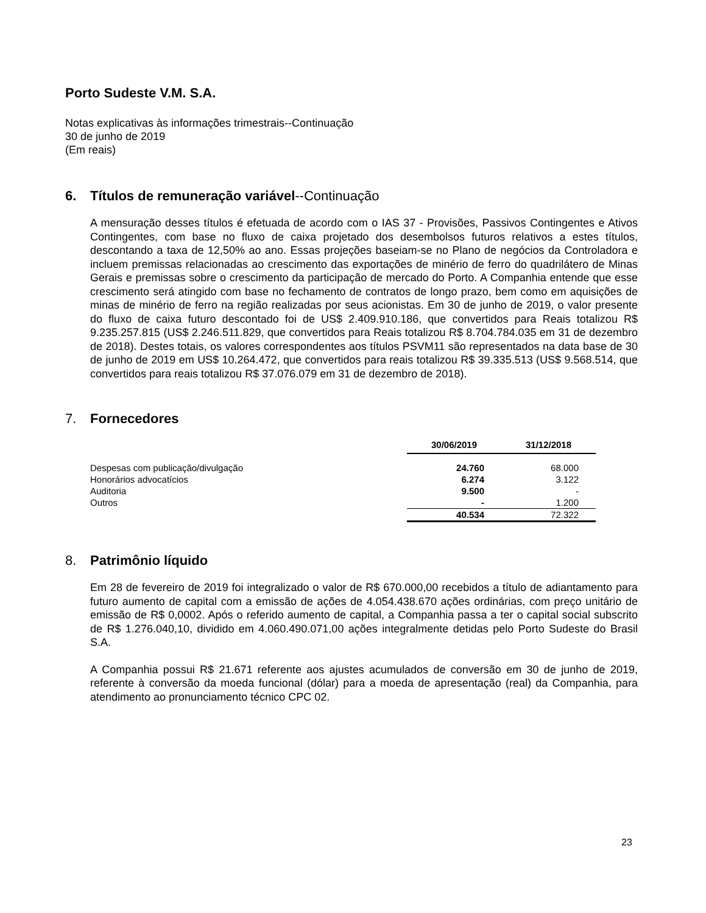Porto Sudeste V.M. S.A.
Notas explicativas às informações trimestrais--Continuação
30 de junho de 2019
(Em reais)
6. Títulos de remuneração variável--Continuação
A mensuração desses títulos é efetuada de acordo com o IAS 37 - Provisões, Passivos Contingentes e Ativos Contingentes, com base no fluxo de caixa projetado dos desembolsos futuros relativos a estes títulos, descontando a taxa de 12,50% ao ano. Essas projeções baseiam-se no Plano de negócios da Controladora e incluem premissas relacionadas ao crescimento das exportações de minério de ferro do quadrilátero de Minas Gerais e premissas sobre o crescimento da participação de mercado do Porto. A Companhia entende que esse crescimento será atingido com base no fechamento de contratos de longo prazo, bem como em aquisições de minas de minério de ferro na região realizadas por seus acionistas. Em 30 de junho de 2019, o valor presente do fluxo de caixa futuro descontado foi de US$ 2.409.910.186, que convertidos para Reais totalizou R$ 9.235.257.815 (US$ 2.246.511.829, que convertidos para Reais totalizou R$ 8.704.784.035 em 31 de dezembro de 2018). Destes totais, os valores correspondentes aos títulos PSVM11 são representados na data base de 30 de junho de 2019 em US$ 10.264.472, que convertidos para reais totalizou R$ 39.335.513 (US$ 9.568.514, que convertidos para reais totalizou R$ 37.076.079 em 31 de dezembro de 2018).
7. Fornecedores
| | 30/06/2019 | 31/12/2018 |
| Despesas com publicação/divulgação | 24.760 | 68.000 |
| Honorários advocatícios | 6.274 | 3.122 |
| Auditoria | 9.500 | - |
| Outros | - | 1.200 |
| | 40.534 | 72.322 |
8. Patrimônio líquido
Em 28 de fevereiro de 2019 foi integralizado o valor de R$ 670.000,00 recebidos a título de adiantamento para futuro aumento de capital com a emissão de ações de 4.054.438.670 ações ordinárias, com preço unitário de emissão de R$ 0,0002. Após o referido aumento de capital, a Companhia passa a ter o capital social subscrito de R$ 1.276.040,10, dividido em 4.060.490.071,00 ações integralmente detidas pelo Porto Sudeste do Brasil S.A.
A Companhia possui R$ 21.671 referente aos ajustes acumulados de conversão em 30 de junho de 2019, referente à conversão da moeda funcional (dólar) para a moeda de apresentação (real) da Companhia, para atendimento ao pronunciamento técnico CPC 02.
23